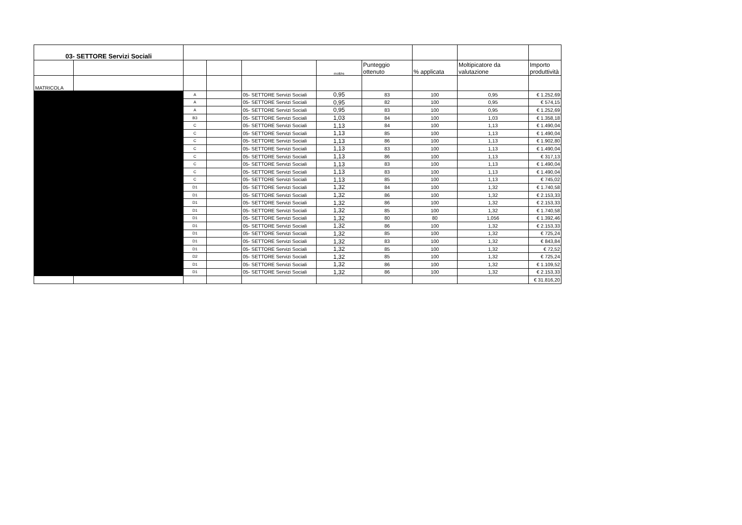| 03- SETTORE Servizi Sociali | | | | | | | | | |
| | | | | | molt/re | Punteggio ottenuto | % applicata | Moltipicatore da valutazione | Importo produttività |
| MATRICOLA | | | | | | | | | |
| | | A | | 05- SETTORE Servizi Sociali | 0,95 | 83 | 100 | 0,95 | € 1.252,69 |
| | | A | | 05- SETTORE Servizi Sociali | 0,95 | 82 | 100 | 0,95 | € 574,15 |
| | | A | | 05- SETTORE Servizi Sociali | 0,95 | 83 | 100 | 0,95 | € 1.252,69 |
| | | B3 | | 05- SETTORE Servizi Sociali | 1,03 | 84 | 100 | 1,03 | € 1.358,18 |
| | | C | | 05- SETTORE Servizi Sociali | 1,13 | 84 | 100 | 1,13 | € 1.490,04 |
| | | C | | 05- SETTORE Servizi Sociali | 1,13 | 85 | 100 | 1,13 | € 1.490,04 |
| | | C | | 05- SETTORE Servizi Sociali | 1,13 | 86 | 100 | 1,13 | € 1.902,80 |
| | | C | | 05- SETTORE Servizi Sociali | 1,13 | 83 | 100 | 1,13 | € 1.490,04 |
| | | C | | 05- SETTORE Servizi Sociali | 1,13 | 86 | 100 | 1,13 | € 317,13 |
| | | C | | 05- SETTORE Servizi Sociali | 1,13 | 83 | 100 | 1,13 | € 1.490,04 |
| | | C | | 05- SETTORE Servizi Sociali | 1,13 | 83 | 100 | 1,13 | € 1.490,04 |
| | | C | | 05- SETTORE Servizi Sociali | 1,13 | 85 | 100 | 1,13 | € 745,02 |
| | | D1 | | 05- SETTORE Servizi Sociali | 1,32 | 84 | 100 | 1,32 | € 1.740,58 |
| | | D1 | | 05- SETTORE Servizi Sociali | 1,32 | 86 | 100 | 1,32 | € 2.153,33 |
| | | D1 | | 05- SETTORE Servizi Sociali | 1,32 | 86 | 100 | 1,32 | € 2.153,33 |
| | | D1 | | 05- SETTORE Servizi Sociali | 1,32 | 85 | 100 | 1,32 | € 1.740,58 |
| | | D1 | | 05- SETTORE Servizi Sociali | 1,32 | 80 | 80 | 1,056 | € 1.392,46 |
| | | D1 | | 05- SETTORE Servizi Sociali | 1,32 | 86 | 100 | 1,32 | € 2.153,33 |
| | | D1 | | 05- SETTORE Servizi Sociali | 1,32 | 85 | 100 | 1,32 | € 725,24 |
| | | D1 | | 05- SETTORE Servizi Sociali | 1,32 | 83 | 100 | 1,32 | € 843,84 |
| | | D1 | | 05- SETTORE Servizi Sociali | 1,32 | 85 | 100 | 1,32 | € 72,52 |
| | | D2 | | 05- SETTORE Servizi Sociali | 1,32 | 85 | 100 | 1,32 | € 725,24 |
| | | D1 | | 05- SETTORE Servizi Sociali | 1,32 | 86 | 100 | 1,32 | € 1.109,52 |
| | | D1 | | 05- SETTORE Servizi Sociali | 1,32 | 86 | 100 | 1,32 | € 2.153,33 |
| | | | | | | | | | € 31.816,20 |